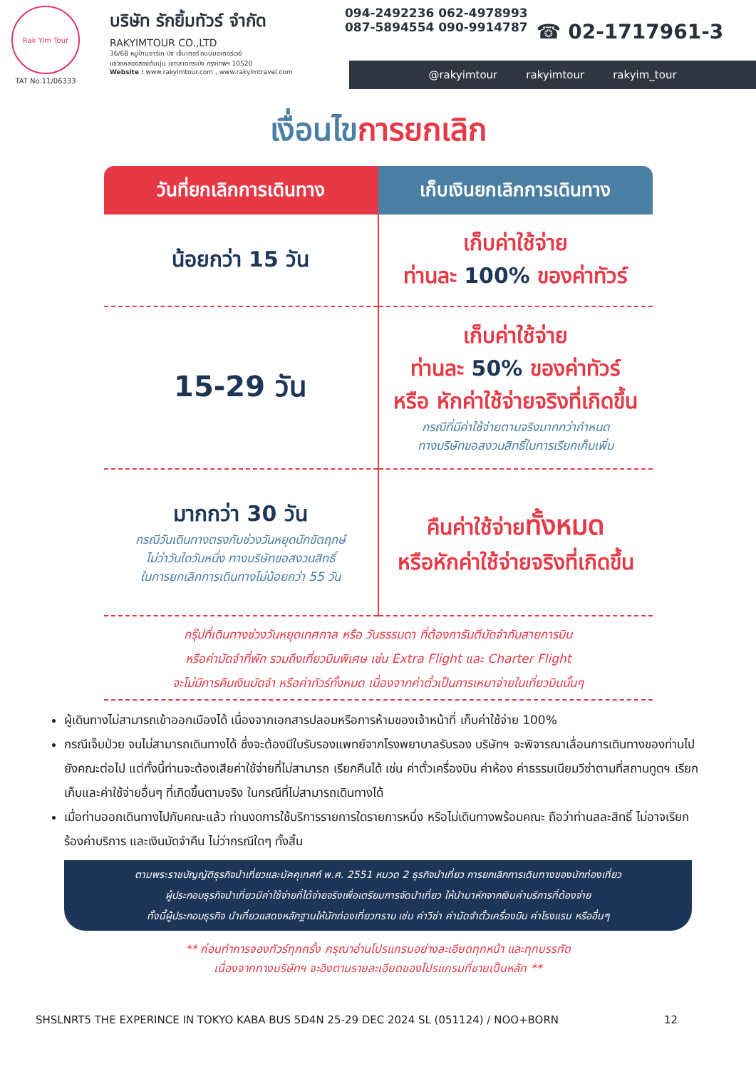Rak Yim Tour
TAT No.11/06333
บริษัท รักยิ้มทัวร์ จำกัด
RAKYIMTOUR CO.,LTD
36/68 หมู่บ้านอาร์เค บิซ เซ็นเตอร์ ถนนมอเตอร์เวย์
แขวงคลองสองต้นนุ่น เขตลาดกระบัง กรุงเทพฯ 10520
Website : www.rakyimtour.com , www.rakyimtravel.com
094-2492236 062-4978993
087-5894554 090-9914787
☎ 02-1717961-3
@rakyimtour rakyimtour rakyim_tour
เงื่อนไขการยกเลิก
| วันที่ยกเลิกการเดินทาง | เก็บเงินยกเลิกการเดินทาง |
| --- | --- |
| น้อยกว่า 15 วัน | เก็บค่าใช้จ่าย ท่านละ 100% ของค่าทัวร์ |
| 15-29 วัน | เก็บค่าใช้จ่าย ท่านละ 50% ของค่าทัวร์ หรือ หักค่าใช้จ่ายจริงที่เกิดขึ้น กรณีที่มีค่าใช้จ่ายตามจริงมากกว่ากำหนด ทางบริษัทขอสงวนสิทธิ์ในการเรียกเก็บเพิ่ม |
| มากกว่า 30 วัน กรณีวันเดินทางตรงกับช่วงวันหยุดนักขัตฤกษ์ ไม่ว่าวันใดวันหนึ่ง ทางบริษัทขอสงวนสิทธิ์ ในการยกเลิกการเดินทางไม่น้อยกว่า 55 วัน | คืนค่าใช้จ่าย ทั้งหมด หรือหักค่าใช้จ่ายจริงที่เกิดขึ้น |
กรุ๊ปที่เดินทางช่วงวันหยุดเทศกาล หรือ วันธรรมดา ที่ต้องการันตีมัดจำกับสายการบิน
หรือค่ามัดจำที่พัก รวมถึงเที่ยวบินพิเศษ เช่น Extra Flight และ Charter Flight
จะไม่มีการคืนเงินมัดจำ หรือค่าทัวร์ทั้งหมด เนื่องจากค่าตั๋วเป็นการเหมาจ่ายในเที่ยวบินนั้นๆ
ผู้เดินทางไม่สามารถเข้าออกเมืองได้ เนื่องจากเอกสารปลอมหรือการห้ามของเจ้าหน้าที่ เก็บค่าใช้จ่าย 100%
กรณีเจ็บป่วย จนไม่สามารถเดินทางได้ ซึ่งจะต้องมีใบรับรองแพทย์จากโรงพยาบาลรับรอง บริษัทฯ จะพิจารณาเลื่อนการเดินทางของท่านไปยังคณะต่อไป แต่ทั้งนี้ท่านจะต้องเสียค่าใช้จ่ายที่ไม่สามารถ เรียกคืนได้ เช่น ค่าตั๋วเครื่องบิน ค่าห้อง ค่าธรรมเนียมวีซ่าตามที่สถานทูตฯ เรียกเก็บและค่าใช้จ่ายอื่นๆ ที่เกิดขึ้นตามจริง ในกรณีที่ไม่สามารถเดินทางได้
เมื่อท่านออกเดินทางไปกับคณะแล้ว ท่านงดการใช้บริการรายการใดรายการหนึ่ง หรือไม่เดินทางพร้อมคณะ ถือว่าท่านสละสิทธิ์ ไม่อาจเรียกร้องค่าบริการ และเงินมัดจำคืน ไม่ว่ากรณีใดๆ ทั้งสิ้น
ตามพระราชบัญญัติธุรกิจนำเที่ยวและมัคคุเทศก์ พ.ศ. 2551 หมวด 2 ธุรกิจนำเที่ยว การยกเลิกการเดินทางของนักท่องเที่ยว
ผู้ประกอบธุรกิจนำเที่ยวมีค่าใช้จ่ายที่ได้จ่ายจริงเพื่อเตรียมการจัดนำเที่ยว ให้นำมาหักจากเงินค่าบริการที่ต้องจ่าย
ทั้งนี้ผู้ประกอบธุรกิจ นำเที่ยวแสดงหลักฐานให้นักท่องเที่ยวทราบ เช่น ค่าวีซ่า ค่ามัดจำตั๋วเครื่องบิน ค่าโรงแรม หรืออื่นๆ
** ก่อนทำการจองทัวร์ทุกครั้ง กรุณาอ่านโปรแกรมอย่างละเอียดทุกหน้า และทุกบรรทัด
เนื่องจากทางบริษัทฯ จะอิงตามรายละเอียดของโปรแกรมที่ขายเป็นหลัก **
SHSLNRT5 THE EXPERINCE IN TOKYO KABA BUS 5D4N 25-29 DEC 2024 SL (051124) / NOO+BORN 12